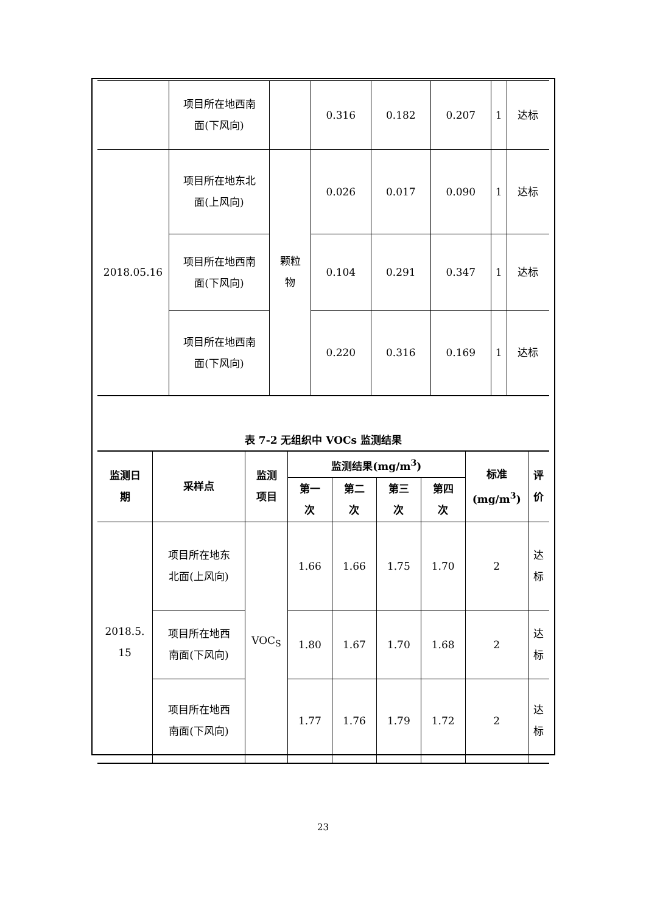| | 项目所在地西南 面(下风向) | | 0.316 | 0.182 | 0.207 | 1 | 达标 |
| 2018.05.16 | 项目所在地东北 面(上风向) | 颗粒 物 | 0.026 | 0.017 | 0.090 | 1 | 达标 |
| | 项目所在地西南 面(下风向) | | 0.104 | 0.291 | 0.347 | 1 | 达标 |
| | 项目所在地西南 面(下风向) | | 0.220 | 0.316 | 0.169 | 1 | 达标 |
表 7-2 无组织中 VOCs 监测结果
| 监测日 期 | 采样点 | 监测 项目 | 监测结果(mg/m<sup>3</sup>) | | | | 标准 (mg/m<sup>3</sup>) | 评 价 |
| --- | --- | --- | --- | --- | --- | --- | --- | --- |
| | | | 第一 次 | 第二 次 | 第三 次 | 第四 次 | | |
| 2018.5. 15 | 项目所在地东 北面(上风向) | VOC<sub>S</sub> | 1.66 | 1.66 | 1.75 | 1.70 | 2 | 达 标 |
| | 项目所在地西 南面(下风向) | | 1.80 | 1.67 | 1.70 | 1.68 | 2 | 达 标 |
| | 项目所在地西 南面(下风向) | | 1.77 | 1.76 | 1.79 | 1.72 | 2 | 达 标 |
23